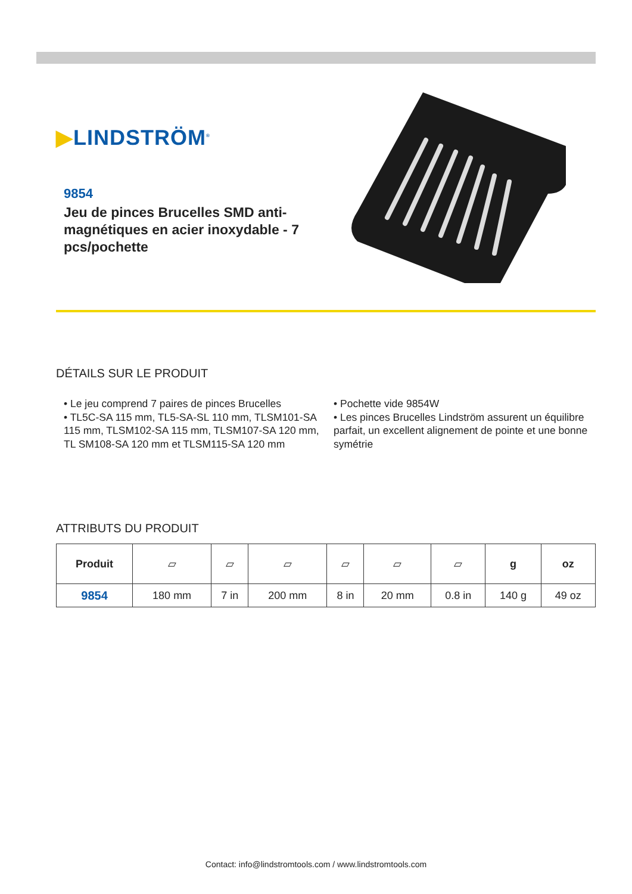▶LINDSTRÖM<sup>®</sup>
9854
Jeu de pinces Brucelles SMD anti-magnétiques en acier inoxydable - 7 pcs/pochette
DÉTAILS SUR LE PRODUIT
• Le jeu comprend 7 paires de pinces Brucelles
• TL5C-SA 115 mm, TL5-SA-SL 110 mm, TLSM101-SA 115 mm, TLSM102-SA 115 mm, TLSM107-SA 120 mm, TL SM108-SA 120 mm et TLSM115-SA 120 mm
• Pochette vide 9854W
• Les pinces Brucelles Lindström assurent un équilibre parfait, un excellent alignement de pointe et une bonne symétrie
ATTRIBUTS DU PRODUIT
| Produit | ▱ | ▱ | ▱ | ▱ | ▱ | ▱ | g | oz |
| --- | --- | --- | --- | --- | --- | --- | --- | --- |
| 9854 | 180 mm | 7 in | 200 mm | 8 in | 20 mm | 0.8 in | 140 g | 49 oz |
Contact: info@lindstromtools.com / www.lindstromtools.com